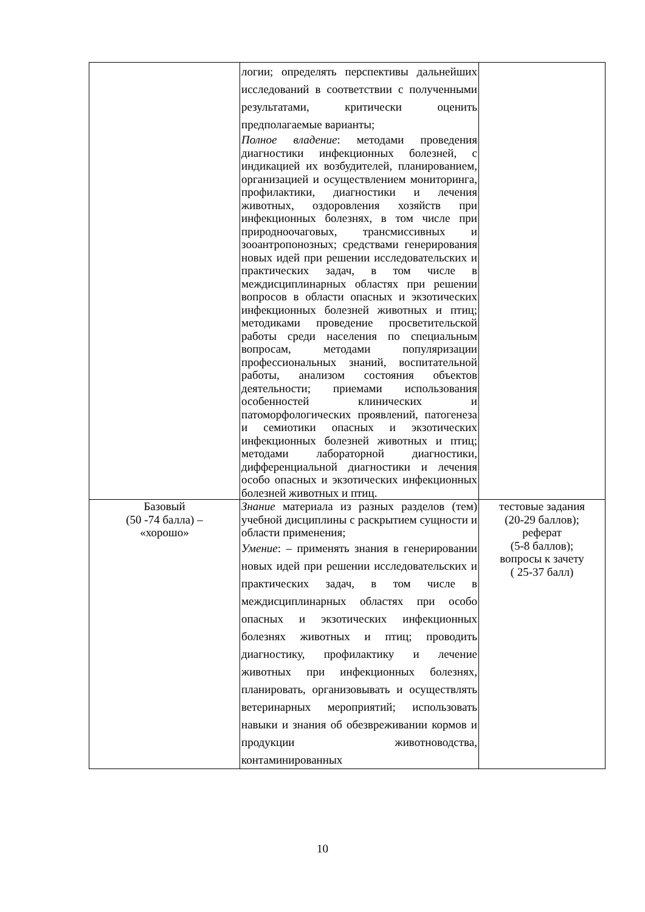| | логии; определять перспективы дальнейших исследований в соответствии с полученными результатами, критически оценить предполагаемые варианты; Полное владение : методами проведения диагностики инфекционных болезней, с индикацией их возбудителей, планированием, организацией и осуществлением мониторинга, профилактики, диагностики и лечения животных, оздоровления хозяйств при инфекционных болезнях, в том числе при природноочаговых, трансмиссивных и зооантропонозных; средствами генерирования новых идей при решении исследовательских и практических задач, в том числе в междисциплинарных областях при решении вопросов в области опасных и экзотических инфекционных болезней животных и птиц; методиками проведение просветительской работы среди населения по специальным вопросам, методами популяризации профессиональных знаний, воспитательной работы, анализом состояния объектов деятельности; приемами использования особенностей клинических и патоморфологических проявлений, патогенеза и семиотики опасных и экзотических инфекционных болезней животных и птиц; методами лабораторной диагностики, дифференциальной диагностики и лечения особо опасных и экзотических инфекционных болезней животных и птиц. | |
| Базовый (50 -74 балла) – «хорошо» | Знание материала из разных разделов (тем) учебной дисциплины с раскрытием сущности и области применения; Умение : – применять знания в генерировании новых идей при решении исследовательских и практических задач, в том числе в междисциплинарных областях при особо опасных и экзотических инфекционных болезнях животных и птиц; проводить диагностику, профилактику и лечение животных при инфекционных болезнях, планировать, организовывать и осуществлять ветеринарных мероприятий; использовать навыки и знания об обезвреживании кормов и продукции животноводства, контаминированных | тестовые задания (20-29 баллов); реферат (5-8 баллов); вопросы к зачету ( 25-37 балл) |
10